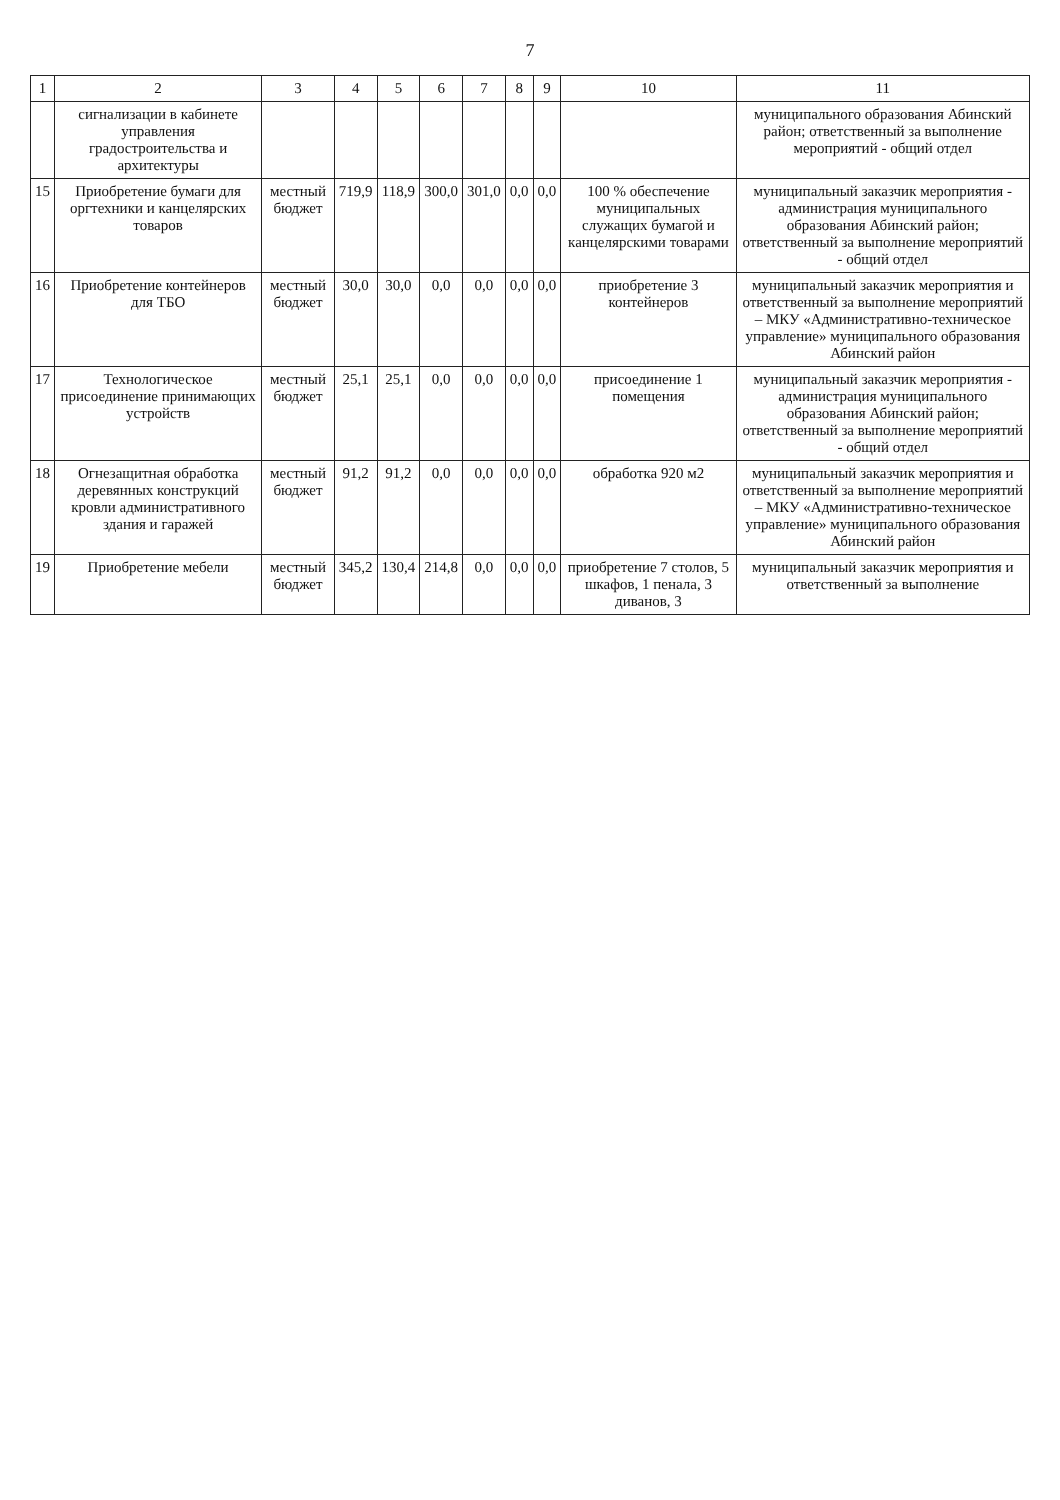7
| 1 | 2 | 3 | 4 | 5 | 6 | 7 | 8 | 9 | 10 | 11 |
| --- | --- | --- | --- | --- | --- | --- | --- | --- | --- | --- |
| | сигнализации в кабинете управления градостроительства и архитектуры | | | | | | | | | муниципального образования Абинский район; ответственный за выполнение мероприятий - общий отдел |
| 15 | Приобретение бумаги для оргтехники и канцелярских товаров | местный бюджет | 719,9 | 118,9 | 300,0 | 301,0 | 0,0 | 0,0 | 100 % обеспечение муниципальных служащих бумагой и канцелярскими товарами | муниципальный заказчик мероприятия - администрация муниципального образования Абинский район; ответственный за выполнение мероприятий - общий отдел |
| 16 | Приобретение контейнеров для ТБО | местный бюджет | 30,0 | 30,0 | 0,0 | 0,0 | 0,0 | 0,0 | приобретение 3 контейнеров | муниципальный заказчик мероприятия и ответственный за выполнение мероприятий – МКУ «Административно-техническое управление» муниципального образования Абинский район |
| 17 | Технологическое присоединение принимающих устройств | местный бюджет | 25,1 | 25,1 | 0,0 | 0,0 | 0,0 | 0,0 | присоединение 1 помещения | муниципальный заказчик мероприятия - администрация муниципального образования Абинский район; ответственный за выполнение мероприятий - общий отдел |
| 18 | Огнезащитная обработка деревянных конструкций кровли административного здания и гаражей | местный бюджет | 91,2 | 91,2 | 0,0 | 0,0 | 0,0 | 0,0 | обработка 920 м2 | муниципальный заказчик мероприятия и ответственный за выполнение мероприятий – МКУ «Административно-техническое управление» муниципального образования Абинский район |
| 19 | Приобретение мебели | местный бюджет | 345,2 | 130,4 | 214,8 | 0,0 | 0,0 | 0,0 | приобретение 7 столов, 5 шкафов, 1 пенала, 3 диванов, 3 | муниципальный заказчик мероприятия и ответственный за выполнение |